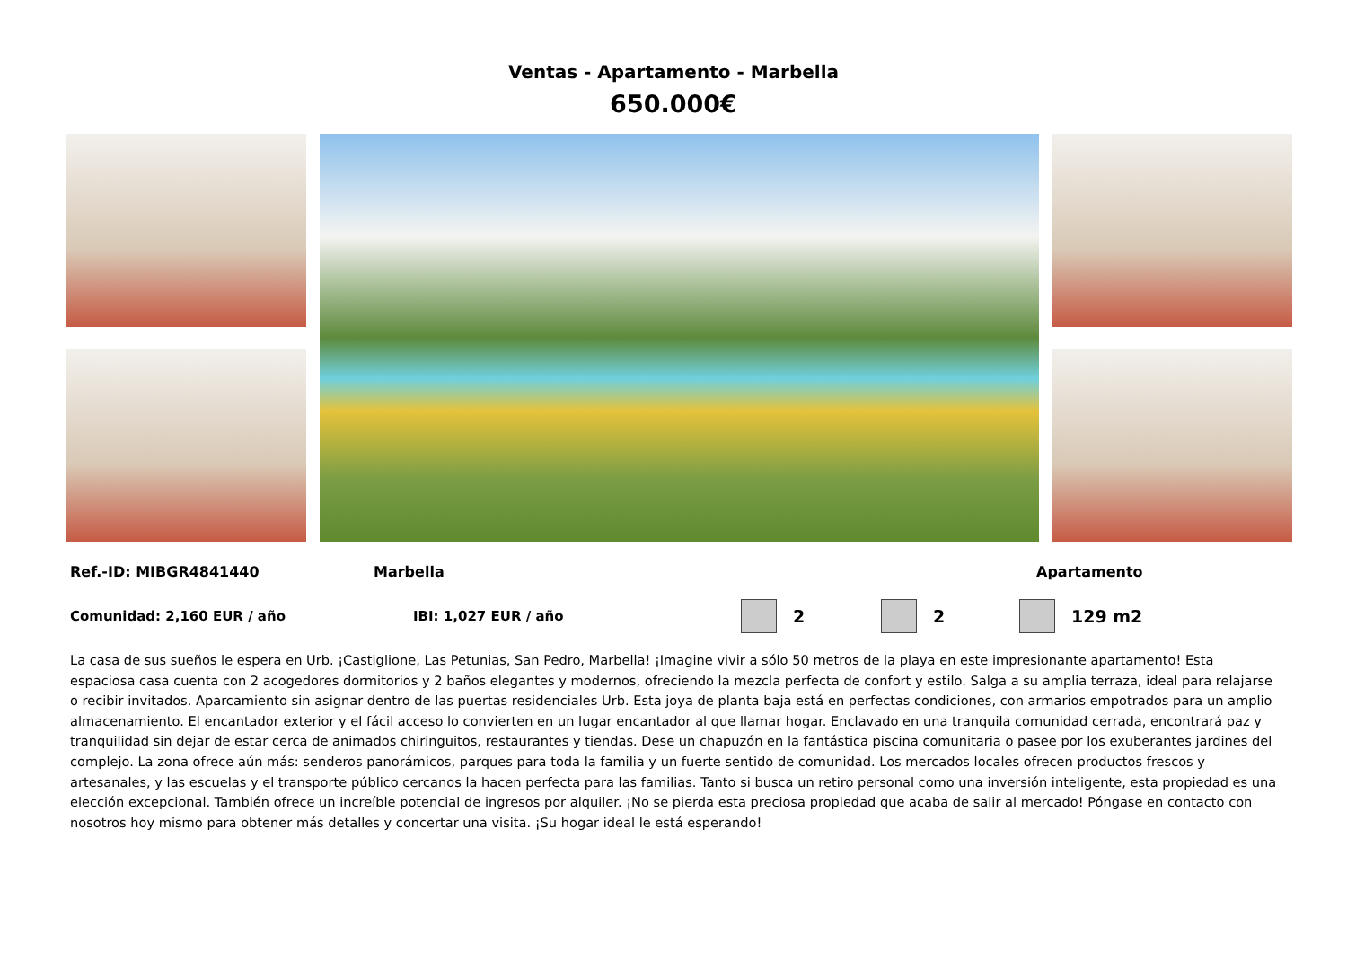Ventas - Apartamento - Marbella
650.000€
Ref.-ID: MIBGR4841440 Marbella Apartamento
Comunidad: 2,160 EUR / año IBI: 1,027 EUR / año 2 2 129 m2
La casa de sus sueños le espera en Urb. ¡Castiglione, Las Petunias, San Pedro, Marbella! ¡Imagine vivir a sólo 50 metros de la playa en este impresionante apartamento! Esta espaciosa casa cuenta con 2 acogedores dormitorios y 2 baños elegantes y modernos, ofreciendo la mezcla perfecta de confort y estilo. Salga a su amplia terraza, ideal para relajarse o recibir invitados. Aparcamiento sin asignar dentro de las puertas residenciales Urb. Esta joya de planta baja está en perfectas condiciones, con armarios empotrados para un amplio almacenamiento. El encantador exterior y el fácil acceso lo convierten en un lugar encantador al que llamar hogar. Enclavado en una tranquila comunidad cerrada, encontrará paz y tranquilidad sin dejar de estar cerca de animados chiringuitos, restaurantes y tiendas. Dese un chapuzón en la fantástica piscina comunitaria o pasee por los exuberantes jardines del complejo. La zona ofrece aún más: senderos panorámicos, parques para toda la familia y un fuerte sentido de comunidad. Los mercados locales ofrecen productos frescos y artesanales, y las escuelas y el transporte público cercanos la hacen perfecta para las familias. Tanto si busca un retiro personal como una inversión inteligente, esta propiedad es una elección excepcional. También ofrece un increíble potencial de ingresos por alquiler. ¡No se pierda esta preciosa propiedad que acaba de salir al mercado! Póngase en contacto con nosotros hoy mismo para obtener más detalles y concertar una visita. ¡Su hogar ideal le está esperando!